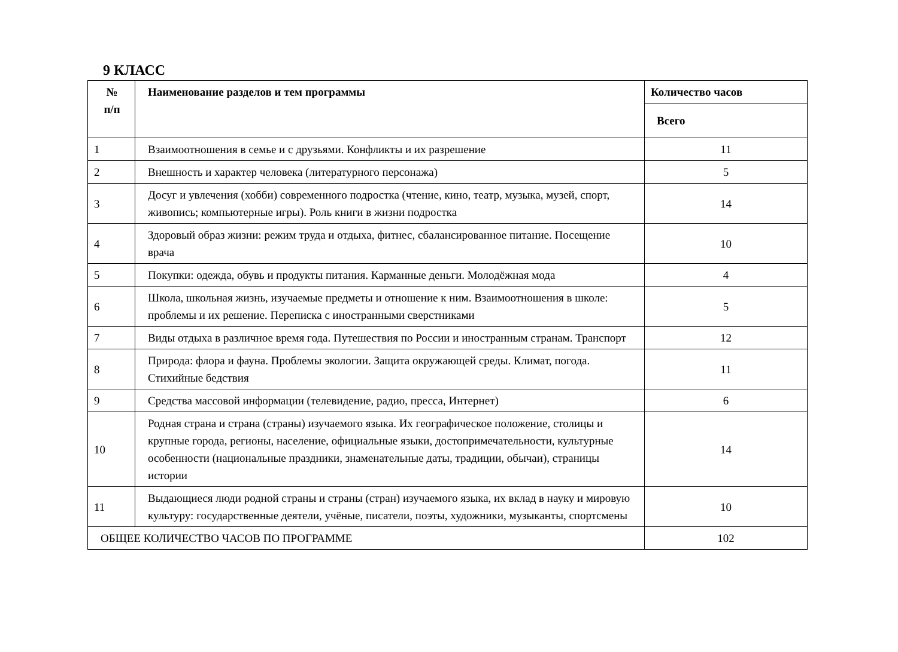9 КЛАСС
| № п/п | Наименование разделов и тем программы | Количество часов |
| --- | --- | --- |
| | | Всего |
| 1 | Взаимоотношения в семье и с друзьями. Конфликты и их разрешение | 11 |
| 2 | Внешность и характер человека (литературного персонажа) | 5 |
| 3 | Досуг и увлечения (хобби) современного подростка (чтение, кино, театр, музыка, музей, спорт, живопись; компьютерные игры). Роль книги в жизни подростка | 14 |
| 4 | Здоровый образ жизни: режим труда и отдыха, фитнес, сбалансированное питание. Посещение врача | 10 |
| 5 | Покупки: одежда, обувь и продукты питания. Карманные деньги. Молодёжная мода | 4 |
| 6 | Школа, школьная жизнь, изучаемые предметы и отношение к ним. Взаимоотношения в школе: проблемы и их решение. Переписка с иностранными сверстниками | 5 |
| 7 | Виды отдыха в различное время года. Путешествия по России и иностранным странам. Транспорт | 12 |
| 8 | Природа: флора и фауна. Проблемы экологии. Защита окружающей среды. Климат, погода. Стихийные бедствия | 11 |
| 9 | Средства массовой информации (телевидение, радио, пресса, Интернет) | 6 |
| 10 | Родная страна и страна (страны) изучаемого языка. Их географическое положение, столицы и крупные города, регионы, население, официальные языки, достопримечательности, культурные особенности (национальные праздники, знаменательные даты, традиции, обычаи), страницы истории | 14 |
| 11 | Выдающиеся люди родной страны и страны (стран) изучаемого языка, их вклад в науку и мировую культуру: государственные деятели, учёные, писатели, поэты, художники, музыканты, спортсмены | 10 |
| ОБЩЕЕ КОЛИЧЕСТВО ЧАСОВ ПО ПРОГРАММЕ | | 102 |